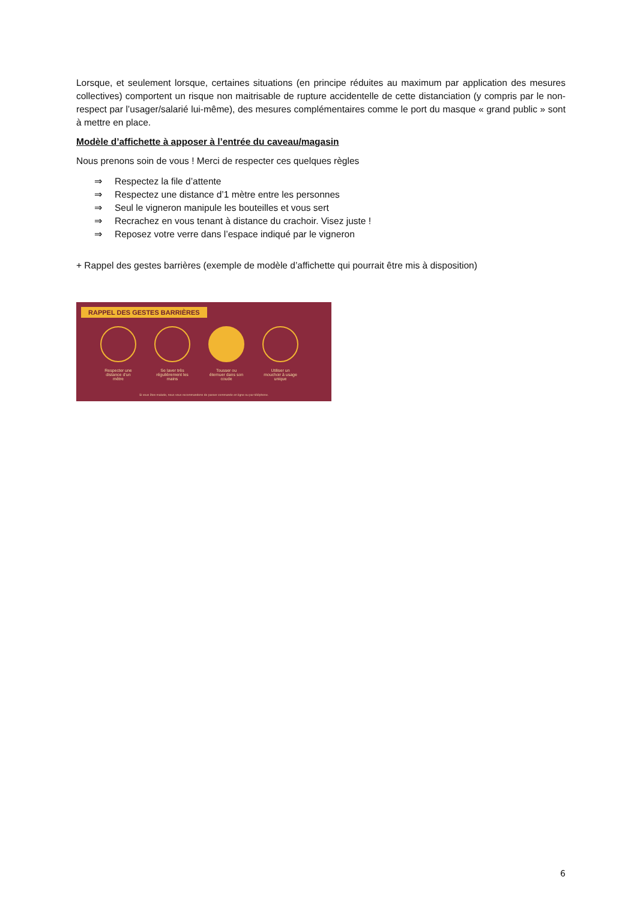Lorsque, et seulement lorsque, certaines situations (en principe réduites au maximum par application des mesures collectives) comportent un risque non maitrisable de rupture accidentelle de cette distanciation (y compris par le non-respect par l’usager/salarié lui-même), des mesures complémentaires comme le port du masque « grand public » sont à mettre en place.
Modèle d’affichette à apposer à l’entrée du caveau/magasin
Nous prenons soin de vous ! Merci de respecter ces quelques règles
⇒ Respectez la file d’attente
⇒ Respectez une distance d’1 mètre entre les personnes
⇒ Seul le vigneron manipule les bouteilles et vous sert
⇒ Recrachez en vous tenant à distance du crachoir. Visez juste !
⇒ Reposez votre verre dans l’espace indiqué par le vigneron
+ Rappel des gestes barrières (exemple de modèle d’affichette qui pourrait être mis à disposition)
RAPPEL DES GESTES BARRIÈRES
Respecter une distance d’un mètre
Se laver très régulièrement les mains
Tousser ou éternuer dans son coude
Utiliser un mouchoir à usage unique
Si vous êtes malade, nous vous recommandons de passer commande en ligne ou par téléphone.
6